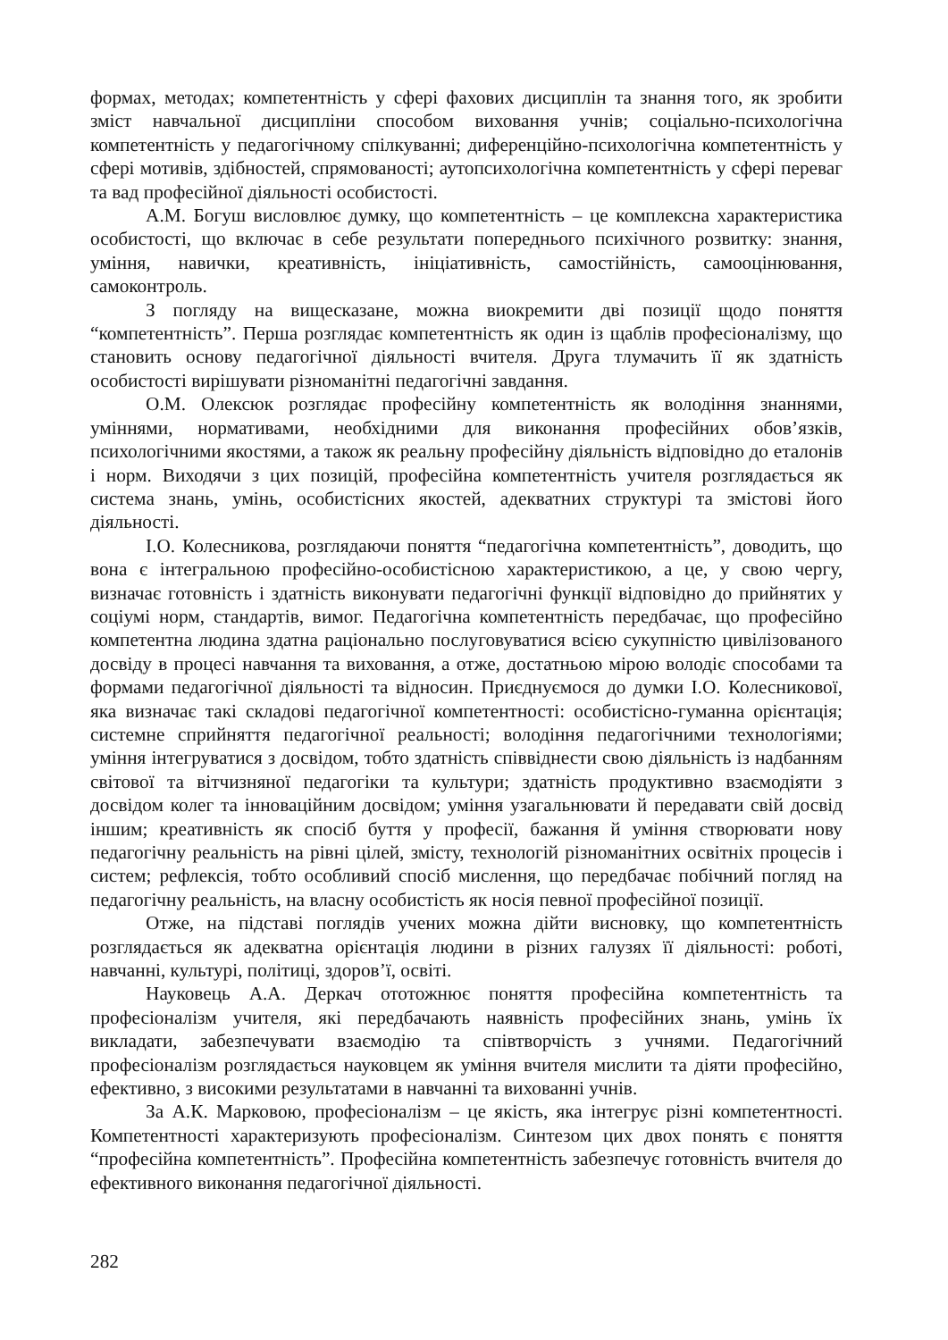формах, методах; компетентність у сфері фахових дисциплін та знання того, як зробити зміст навчальної дисципліни способом виховання учнів; соціально-психологічна компетентність у педагогічному спілкуванні; диференційно-психологічна компетентність у сфері мотивів, здібностей, спрямованості; аутопсихологічна компетентність у сфері переваг та вад професійної діяльності особистості.
А.М. Богуш висловлює думку, що компетентність – це комплексна характеристика особистості, що включає в себе результати попереднього психічного розвитку: знання, уміння, навички, креативність, ініціативність, самостійність, самооцінювання, самоконтроль.
З погляду на вищесказане, можна виокремити дві позиції щодо поняття “компетентність”. Перша розглядає компетентність як один із щаблів професіоналізму, що становить основу педагогічної діяльності вчителя. Друга тлумачить її як здатність особистості вирішувати різноманітні педагогічні завдання.
О.М. Олексюк розглядає професійну компетентність як володіння знаннями, уміннями, нормативами, необхідними для виконання професійних обов’язків, психологічними якостями, а також як реальну професійну діяльність відповідно до еталонів і норм. Виходячи з цих позицій, професійна компетентність учителя розглядається як система знань, умінь, особистісних якостей, адекватних структурі та змістові його діяльності.
І.О. Колесникова, розглядаючи поняття “педагогічна компетентність”, доводить, що вона є інтегральною професійно-особистісною характеристикою, а це, у свою чергу, визначає готовність і здатність виконувати педагогічні функції відповідно до прийнятих у соціумі норм, стандартів, вимог. Педагогічна компетентність передбачає, що професійно компетентна людина здатна раціонально послуговуватися всією сукупністю цивілізованого досвіду в процесі навчання та виховання, а отже, достатньою мірою володіє способами та формами педагогічної діяльності та відносин. Приєднуємося до думки І.О. Колесникової, яка визначає такі складові педагогічної компетентності: особистісно-гуманна орієнтація; системне сприйняття педагогічної реальності; володіння педагогічними технологіями; уміння інтегруватися з досвідом, тобто здатність співвіднести свою діяльність із надбанням світової та вітчизняної педагогіки та культури; здатність продуктивно взаємодіяти з досвідом колег та інноваційним досвідом; уміння узагальнювати й передавати свій досвід іншим; креативність як спосіб буття у професії, бажання й уміння створювати нову педагогічну реальність на рівні цілей, змісту, технологій різноманітних освітніх процесів і систем; рефлексія, тобто особливий спосіб мислення, що передбачає побічний погляд на педагогічну реальність, на власну особистість як носія певної професійної позиції.
Отже, на підставі поглядів учених можна дійти висновку, що компетентність розглядається як адекватна орієнтація людини в різних галузях її діяльності: роботі, навчанні, культурі, політиці, здоров’ї, освіті.
Науковець А.А. Деркач ототожнює поняття професійна компетентність та професіоналізм учителя, які передбачають наявність професійних знань, умінь їх викладати, забезпечувати взаємодію та співтворчість з учнями. Педагогічний професіоналізм розглядається науковцем як уміння вчителя мислити та діяти професійно, ефективно, з високими результатами в навчанні та вихованні учнів.
За А.К. Марковою, професіоналізм – це якість, яка інтегрує різні компетентності. Компетентності характеризують професіоналізм. Синтезом цих двох понять є поняття “професійна компетентність”. Професійна компетентність забезпечує готовність вчителя до ефективного виконання педагогічної діяльності.
282